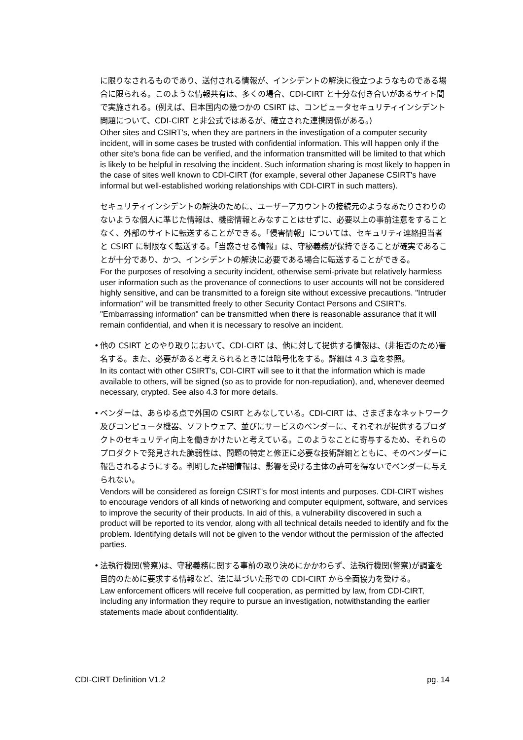に限りなされるものであり、送付される情報が、インシデントの解決に役立つようなものである場合に限られる。このような情報共有は、多くの場合、CDI-CIRT と十分な付き合いがあるサイト間で実施される。(例えば、日本国内の幾つかの CSIRT は、コンピュータセキュリティインシデント問題について、CDI-CIRT と非公式ではあるが、確立された連携関係がある。)
Other sites and CSIRT's, when they are partners in the investigation of a computer security incident, will in some cases be trusted with confidential information. This will happen only if the other site's bona fide can be verified, and the information transmitted will be limited to that which is likely to be helpful in resolving the incident. Such information sharing is most likely to happen in the case of sites well known to CDI-CIRT (for example, several other Japanese CSIRT's have informal but well-established working relationships with CDI-CIRT in such matters).
セキュリティインシデントの解決のために、ユーザーアカウントの接続元のようなあたりさわりのないような個人に準じた情報は、機密情報とみなすことはせずに、必要以上の事前注意をすることなく、外部のサイトに転送することができる。「侵害情報」については、セキュリティ連絡担当者と CSIRT に制限なく転送する。「当惑させる情報」は、守秘義務が保持できることが確実であることが十分であり、かつ、インシデントの解決に必要である場合に転送することができる。
For the purposes of resolving a security incident, otherwise semi-private but relatively harmless user information such as the provenance of connections to user accounts will not be considered highly sensitive, and can be transmitted to a foreign site without excessive precautions. "Intruder information" will be transmitted freely to other Security Contact Persons and CSIRT's. "Embarrassing information" can be transmitted when there is reasonable assurance that it will remain confidential, and when it is necessary to resolve an incident.
•
他の CSIRT とのやり取りにおいて、CDI-CIRT は、他に対して提供する情報は、(非拒否のため)署名する。また、必要があると考えられるときには暗号化をする。詳細は 4.3 章を参照。
In its contact with other CSIRT's, CDI-CIRT will see to it that the information which is made available to others, will be signed (so as to provide for non-repudiation), and, whenever deemed necessary, crypted. See also 4.3 for more details.
•
ベンダーは、あらゆる点で外国の CSIRT とみなしている。CDI-CIRT は、さまざまなネットワーク及びコンピュータ機器、ソフトウェア、並びにサービスのベンダーに、それぞれが提供するプロダクトのセキュリティ向上を働きかけたいと考えている。このようなことに寄与するため、それらのプロダクトで発見された脆弱性は、問題の特定と修正に必要な技術詳細とともに、そのベンダーに報告されるようにする。判明した詳細情報は、影響を受ける主体の許可を得ないでベンダーに与えられない。
Vendors will be considered as foreign CSIRT's for most intents and purposes. CDI-CIRT wishes to encourage vendors of all kinds of networking and computer equipment, software, and services to improve the security of their products. In aid of this, a vulnerability discovered in such a product will be reported to its vendor, along with all technical details needed to identify and fix the problem. Identifying details will not be given to the vendor without the permission of the affected parties.
•
法執行機関(警察)は、守秘義務に関する事前の取り決めにかかわらず、法執行機関(警察)が調査を目的のために要求する情報など、法に基づいた形での CDI-CIRT から全面協力を受ける。
Law enforcement officers will receive full cooperation, as permitted by law, from CDI-CIRT, including any information they require to pursue an investigation, notwithstanding the earlier statements made about confidentiality.
CDI-CIRT Definition V1.2 pg. 14